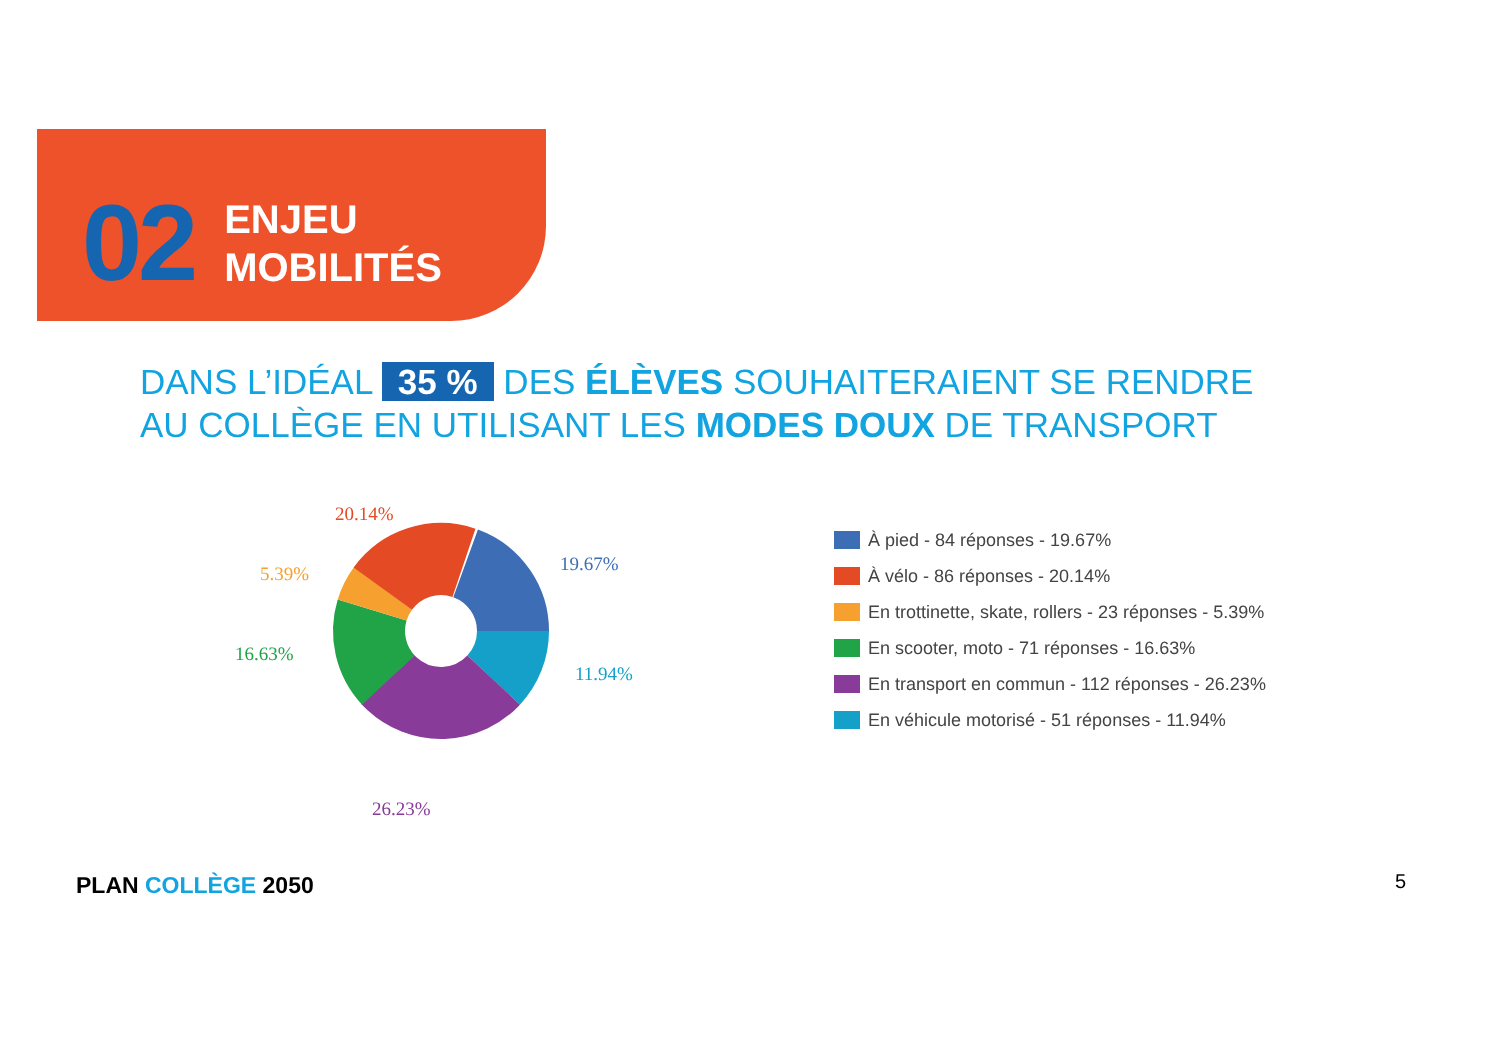02
ENJEU
MOBILITÉS
DANS L’IDÉAL 35 % DES ÉLÈVES SOUHAITERAIENT SE RENDRE
AU COLLÈGE EN UTILISANT LES MODES DOUX DE TRANSPORT
20.14%
19.67%
5.39%
16.63%
11.94%
26.23%
À pied - 84 réponses - 19.67%
À vélo - 86 réponses - 20.14%
En trottinette, skate, rollers - 23 réponses - 5.39%
En scooter, moto - 71 réponses - 16.63%
En transport en commun - 112 réponses - 26.23%
En véhicule motorisé - 51 réponses - 11.94%
PLAN COLLÈGE 2050 5